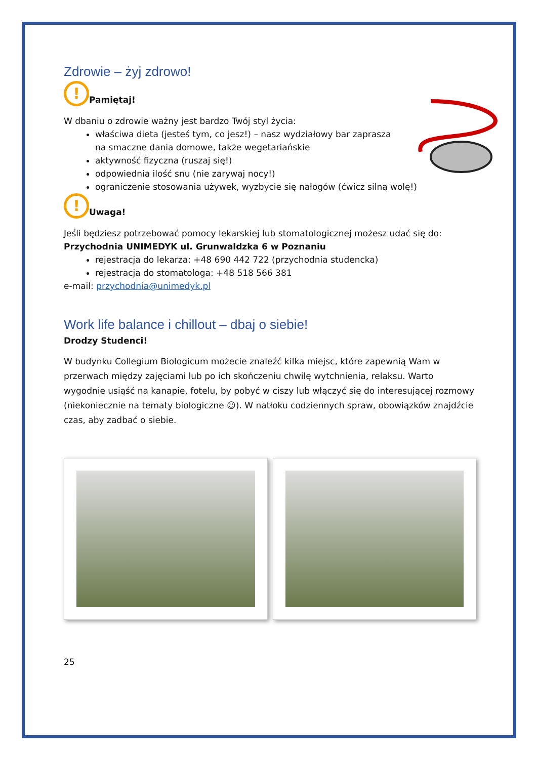Zdrowie – żyj zdrowo!
! Pamiętaj!
W dbaniu o zdrowie ważny jest bardzo Twój styl życia:
właściwa dieta (jesteś tym, co jesz!) – nasz wydziałowy bar zaprasza
na smaczne dania domowe, także wegetariańskie
aktywność fizyczna (ruszaj się!)
odpowiednia ilość snu (nie zarywaj nocy!)
ograniczenie stosowania używek, wyzbycie się nałogów (ćwicz silną wolę!)
! Uwaga!
Jeśli będziesz potrzebować pomocy lekarskiej lub stomatologicznej możesz udać się do:
Przychodnia UNIMEDYK ul. Grunwaldzka 6 w Poznaniu
rejestracja do lekarza: +48 690 442 722 (przychodnia studencka)
rejestracja do stomatologa: +48 518 566 381
e-mail: przychodnia@unimedyk.pl
Work life balance i chillout – dbaj o siebie!
Drodzy Studenci!
W budynku Collegium Biologicum możecie znaleźć kilka miejsc, które zapewnią Wam w przerwach między zajęciami lub po ich skończeniu chwilę wytchnienia, relaksu. Warto wygodnie usiąść na kanapie, fotelu, by pobyć w ciszy lub włączyć się do interesującej rozmowy (niekoniecznie na tematy biologiczne ☺). W natłoku codziennych spraw, obowiązków znajdźcie czas, aby zadbać o siebie.
25